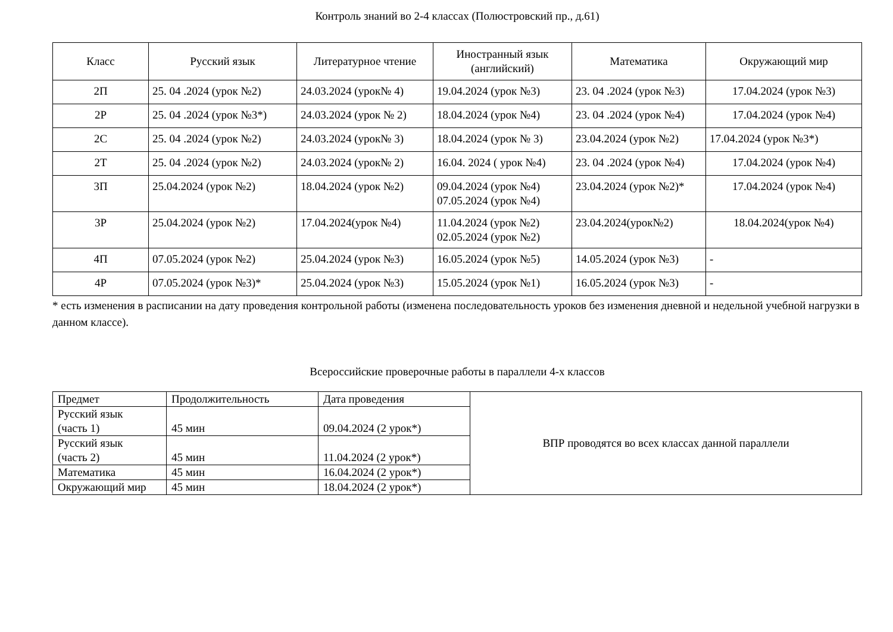Контроль знаний во 2-4 классах (Полюстровский пр., д.61)
| Класс | Русский язык | Литературное чтение | Иностранный язык (английский) | Математика | Окружающий мир |
| --- | --- | --- | --- | --- | --- |
| 2П | 25. 04 .2024 (урок №2) | 24.03.2024 (урок№ 4) | 19.04.2024 (урок №3) | 23. 04 .2024 (урок №3) | 17.04.2024 (урок №3) |
| 2Р | 25. 04 .2024 (урок №3*) | 24.03.2024 (урок № 2) | 18.04.2024 (урок №4) | 23. 04 .2024 (урок №4) | 17.04.2024 (урок №4) |
| 2С | 25. 04 .2024 (урок №2) | 24.03.2024 (урок№ 3) | 18.04.2024 (урок № 3) | 23.04.2024 (урок №2) | 17.04.2024 (урок №3*) |
| 2Т | 25. 04 .2024 (урок №2) | 24.03.2024 (урок№ 2) | 16.04. 2024 ( урок №4) | 23. 04 .2024 (урок №4) | 17.04.2024 (урок №4) |
| 3П | 25.04.2024 (урок №2) | 18.04.2024 (урок №2) | 09.04.2024 (урок №4) 07.05.2024 (урок №4) | 23.04.2024 (урок №2)* | 17.04.2024 (урок №4) |
| 3Р | 25.04.2024 (урок №2) | 17.04.2024(урок №4) | 11.04.2024 (урок №2) 02.05.2024 (урок №2) | 23.04.2024(урок№2) | 18.04.2024(урок №4) |
| 4П | 07.05.2024 (урок №2) | 25.04.2024 (урок №3) | 16.05.2024 (урок №5) | 14.05.2024 (урок №3) | - |
| 4Р | 07.05.2024 (урок №3)* | 25.04.2024 (урок №3) | 15.05.2024 (урок №1) | 16.05.2024 (урок №3) | - |
* есть изменения в расписании на дату проведения контрольной работы (изменена последовательность уроков без изменения дневной и недельной учебной нагрузки в данном классе).
Всероссийские проверочные работы в параллели 4-х классов
| Предмет | Продолжительность | Дата проведения | ВПР проводятся во всех классах данной параллели |
| Русский язык (часть 1) | 45 мин | 09.04.2024 (2 урок*) | |
| Русский язык (часть 2) | 45 мин | 11.04.2024 (2 урок*) | |
| Математика | 45 мин | 16.04.2024 (2 урок*) | |
| Окружающий мир | 45 мин | 18.04.2024 (2 урок*) | |